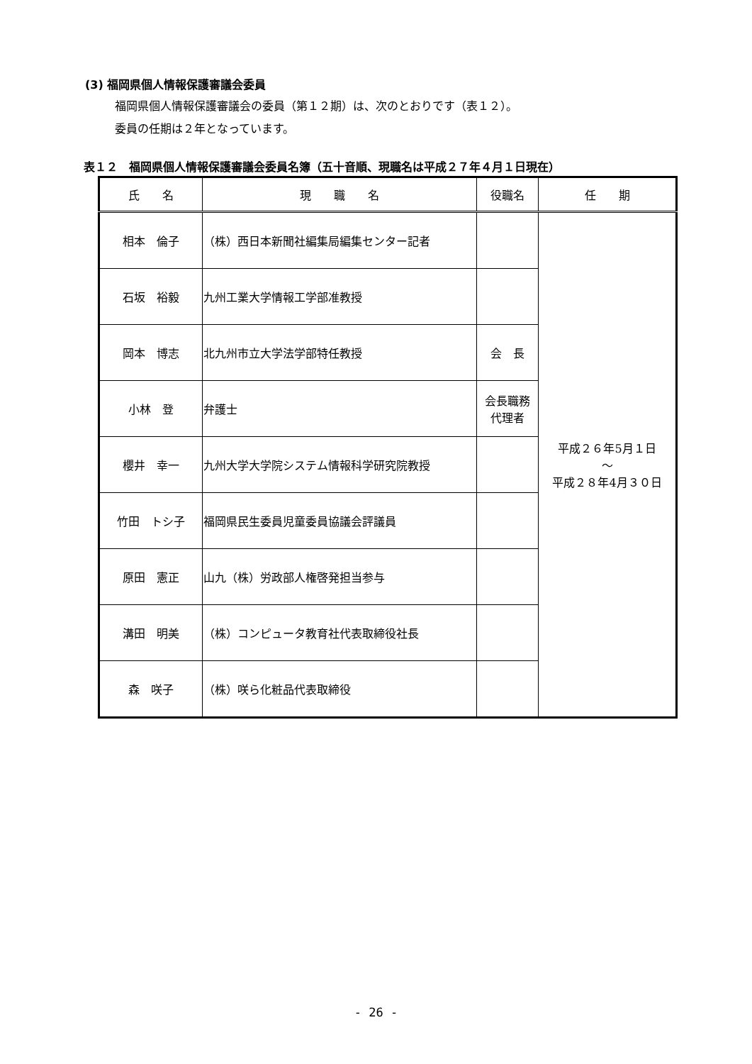(3) 福岡県個人情報保護審議会委員
福岡県個人情報保護審議会の委員（第１２期）は、次のとおりです（表１２）。
委員の任期は２年となっています。
表１２　福岡県個人情報保護審議会委員名簿（五十音順、現職名は平成２７年４月１日現在）
| 氏 名 | 現 職 名 | 役職名 | 任 期 |
| --- | --- | --- | --- |
| 相本 倫子 | （株）西日本新聞社編集局編集センター記者 | | 平成２６年5月１日 ～ 平成２８年4月３０日 |
| 石坂 裕毅 | 九州工業大学情報工学部准教授 | | |
| 岡本 博志 | 北九州市立大学法学部特任教授 | 会 長 | |
| 小林 登 | 弁護士 | 会長職務 代理者 | |
| 櫻井 幸一 | 九州大学大学院システム情報科学研究院教授 | | |
| 竹田 トシ子 | 福岡県民生委員児童委員協議会評議員 | | |
| 原田 憲正 | 山九（株）労政部人権啓発担当参与 | | |
| 溝田 明美 | （株）コンピュータ教育社代表取締役社長 | | |
| 森 咲子 | （株）咲ら化粧品代表取締役 | | |
- 26 -